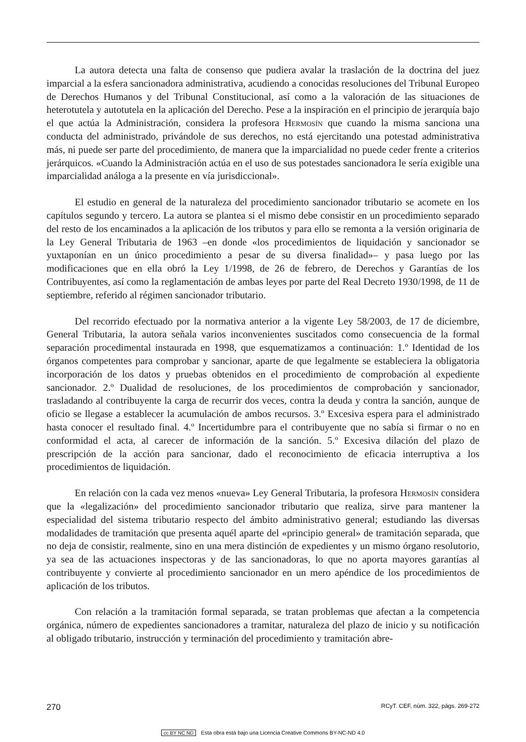La autora detecta una falta de consenso que pudiera avalar la traslación de la doctrina del juez imparcial a la esfera sancionadora administrativa, acudiendo a conocidas resoluciones del Tribunal Europeo de Derechos Humanos y del Tribunal Constitucional, así como a la valoración de las situaciones de heterotutela y autotutela en la aplicación del Derecho. Pese a la inspiración en el principio de jerarquía bajo el que actúa la Administración, considera la profesora Hermosín que cuando la misma sanciona una conducta del administrado, privándole de sus derechos, no está ejercitando una potestad administrativa más, ni puede ser parte del procedimiento, de manera que la imparcialidad no puede ceder frente a criterios jerárquicos. «Cuando la Administración actúa en el uso de sus potestades sancionadora le sería exigible una imparcialidad análoga a la presente en vía jurisdiccional».
El estudio en general de la naturaleza del procedimiento sancionador tributario se acomete en los capítulos segundo y tercero. La autora se plantea si el mismo debe consistir en un procedimiento separado del resto de los encaminados a la aplicación de los tributos y para ello se remonta a la versión originaria de la Ley General Tributaria de 1963 –en donde «los procedimientos de liquidación y sancionador se yuxtaponían en un único procedimiento a pesar de su diversa finalidad»– y pasa luego por las modificaciones que en ella obró la Ley 1/1998, de 26 de febrero, de Derechos y Garantías de los Contribuyentes, así como la reglamentación de ambas leyes por parte del Real Decreto 1930/1998, de 11 de septiembre, referido al régimen sancionador tributario.
Del recorrido efectuado por la normativa anterior a la vigente Ley 58/2003, de 17 de diciembre, General Tributaria, la autora señala varios inconvenientes suscitados como consecuencia de la formal separación procedimental instaurada en 1998, que esquematizamos a continuación: 1.º Identidad de los órganos competentes para comprobar y sancionar, aparte de que legalmente se estableciera la obligatoria incorporación de los datos y pruebas obtenidos en el procedimiento de comprobación al expediente sancionador. 2.º Dualidad de resoluciones, de los procedimientos de comprobación y sancionador, trasladando al contribuyente la carga de recurrir dos veces, contra la deuda y contra la sanción, aunque de oficio se llegase a establecer la acumulación de ambos recursos. 3.º Excesiva espera para el administrado hasta conocer el resultado final. 4.º Incertidumbre para el contribuyente que no sabía si firmar o no en conformidad el acta, al carecer de información de la sanción. 5.º Excesiva dilación del plazo de prescripción de la acción para sancionar, dado el reconocimiento de eficacia interruptiva a los procedimientos de liquidación.
En relación con la cada vez menos «nueva» Ley General Tributaria, la profesora Hermosín considera que la «legalización» del procedimiento sancionador tributario que realiza, sirve para mantener la especialidad del sistema tributario respecto del ámbito administrativo general; estudiando las diversas modalidades de tramitación que presenta aquél aparte del «principio general» de tramitación separada, que no deja de consistir, realmente, sino en una mera distinción de expedientes y un mismo órgano resolutorio, ya sea de las actuaciones inspectoras y de las sancionadoras, lo que no aporta mayores garantías al contribuyente y convierte al procedimiento sancionador en un mero apéndice de los procedimientos de aplicación de los tributos.
Con relación a la tramitación formal separada, se tratan problemas que afectan a la competencia orgánica, número de expedientes sancionadores a tramitar, naturaleza del plazo de inicio y su notificación al obligado tributario, instrucción y terminación del procedimiento y tramitación abre-
270 RCyT. CEF, núm. 322, págs. 269-272
cc BY NC ND Esta obra está bajo una Licencia Creative Commons BY-NC-ND 4.0